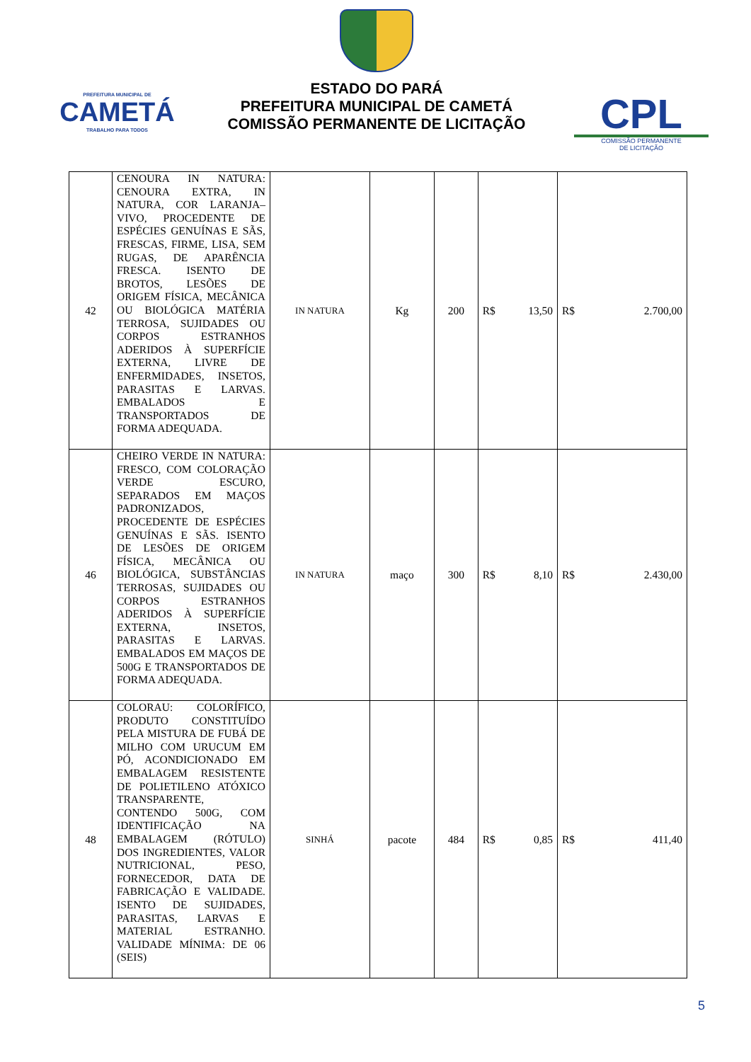PREFEITURA MUNICIPAL DE
CAMETÁ
TRABALHO PARA TODOS
ESTADO DO PARÁ
PREFEITURA MUNICIPAL DE CAMETÁ
COMISSÃO PERMANENTE DE LICITAÇÃO
CPL
COMISSÃO PERMANENTE
DE LICITAÇÃO
| 42 | CENOURA IN NATURA: CENOURA EXTRA, IN NATURA, COR LARANJA–VIVO, PROCEDENTE DE ESPÉCIES GENUÍNAS E SÃS, FRESCAS, FIRME, LISA, SEM RUGAS, DE APARÊNCIA FRESCA. ISENTO DE BROTOS, LESÕES DE ORIGEM FÍSICA, MECÂNICA OU BIOLÓGICA MATÉRIA TERROSA, SUJIDADES OU CORPOS ESTRANHOS ADERIDOS À SUPERFÍCIE EXTERNA, LIVRE DE ENFERMIDADES, INSETOS, PARASITAS E LARVAS. EMBALADOS E TRANSPORTADOS DE FORMA ADEQUADA. | IN NATURA | Kg | 200 | R$ 13,50 | R$ 2.700,00 |
| 46 | CHEIRO VERDE IN NATURA: FRESCO, COM COLORAÇÃO VERDE ESCURO, SEPARADOS EM MAÇOS PADRONIZADOS, PROCEDENTE DE ESPÉCIES GENUÍNAS E SÃS. ISENTO DE LESÕES DE ORIGEM FÍSICA, MECÂNICA OU BIOLÓGICA, SUBSTÂNCIAS TERROSAS, SUJIDADES OU CORPOS ESTRANHOS ADERIDOS À SUPERFÍCIE EXTERNA, INSETOS, PARASITAS E LARVAS. EMBALADOS EM MAÇOS DE 500G E TRANSPORTADOS DE FORMA ADEQUADA. | IN NATURA | maço | 300 | R$ 8,10 | R$ 2.430,00 |
| 48 | COLORAU: COLORÍFICO, PRODUTO CONSTITUÍDO PELA MISTURA DE FUBÁ DE MILHO COM URUCUM EM PÓ, ACONDICIONADO EM EMBALAGEM RESISTENTE DE POLIETILENO ATÓXICO TRANSPARENTE, CONTENDO 500G, COM IDENTIFICAÇÃO NA EMBALAGEM (RÓTULO) DOS INGREDIENTES, VALOR NUTRICIONAL, PESO, FORNECEDOR, DATA DE FABRICAÇÃO E VALIDADE. ISENTO DE SUJIDADES, PARASITAS, LARVAS E MATERIAL ESTRANHO. VALIDADE MÍNIMA: DE 06 (SEIS) | SINHÁ | pacote | 484 | R$ 0,85 | R$ 411,40 |
5